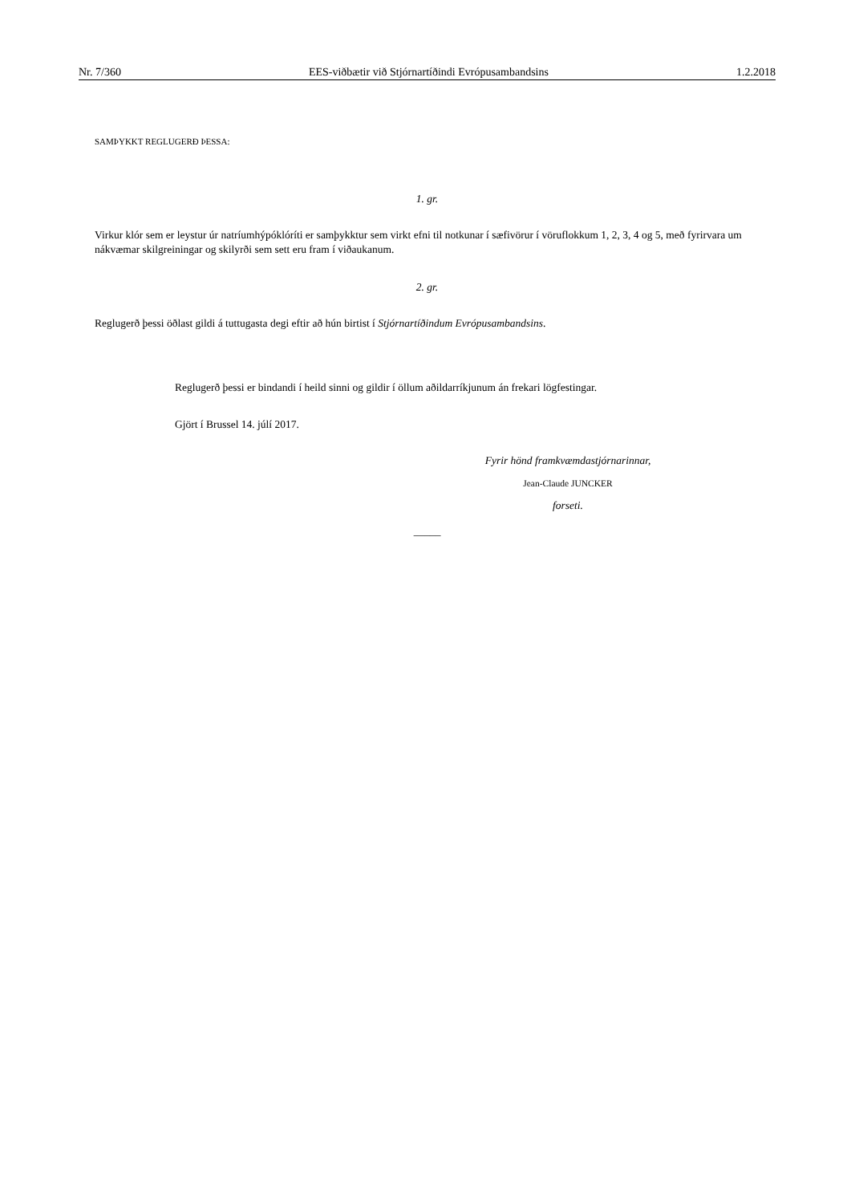Nr. 7/360 EES-viðbætir við Stjórnartíðindi Evrópusambandsins 1.2.2018
SAMÞYKKT REGLUGERÐ ÞESSA:
1. gr.
Virkur klór sem er leystur úr natríumhýpóklóríti er samþykktur sem virkt efni til notkunar í sæfivörur í vöruflokkum 1, 2, 3, 4 og 5, með fyrirvara um nákvæmar skilgreiningar og skilyrði sem sett eru fram í viðaukanum.
2. gr.
Reglugerð þessi öðlast gildi á tuttugasta degi eftir að hún birtist í Stjórnartíðindum Evrópusambandsins.
Reglugerð þessi er bindandi í heild sinni og gildir í öllum aðildarríkjunum án frekari lögfestingar.
Gjört í Brussel 14. júlí 2017.
Fyrir hönd framkvæmdastjórnarinnar,
Jean-Claude JUNCKER
forseti.
_____